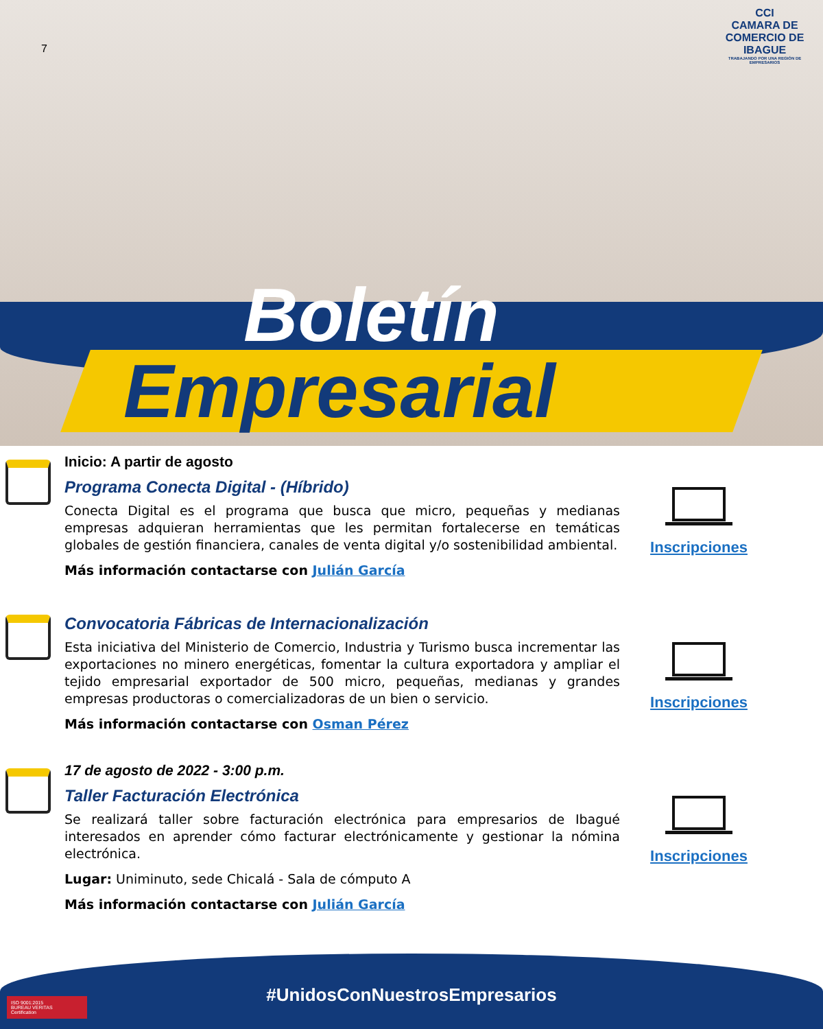7
CCI
CAMARA DE COMERCIO DE IBAGUE
TRABAJANDO POR UNA REGIÓN DE EMPRESARIOS
Boletín
Empresarial
Inicio: A partir de agosto
Programa Conecta Digital - (Híbrido)
Conecta Digital es el programa que busca que micro, pequeñas y medianas empresas adquieran herramientas que les permitan fortalecerse en temáticas globales de gestión financiera, canales de venta digital y/o sostenibilidad ambiental.
Más información contactarse con Julián García
Inscripciones
Convocatoria Fábricas de Internacionalización
Esta iniciativa del Ministerio de Comercio, Industria y Turismo busca incrementar las exportaciones no minero energéticas, fomentar la cultura exportadora y ampliar el tejido empresarial exportador de 500 micro, pequeñas, medianas y grandes empresas productoras o comercializadoras de un bien o servicio.
Más información contactarse con Osman Pérez
Inscripciones
17 de agosto de 2022 - 3:00 p.m.
Taller Facturación Electrónica
Se realizará taller sobre facturación electrónica para empresarios de Ibagué interesados en aprender cómo facturar electrónicamente y gestionar la nómina electrónica.
Lugar: Uniminuto, sede Chicalá - Sala de cómputo A
Más información contactarse con Julián García
Inscripciones
ISO 9001:2015
BUREAU VERITAS
Certification
#UnidosConNuestrosEmpresarios